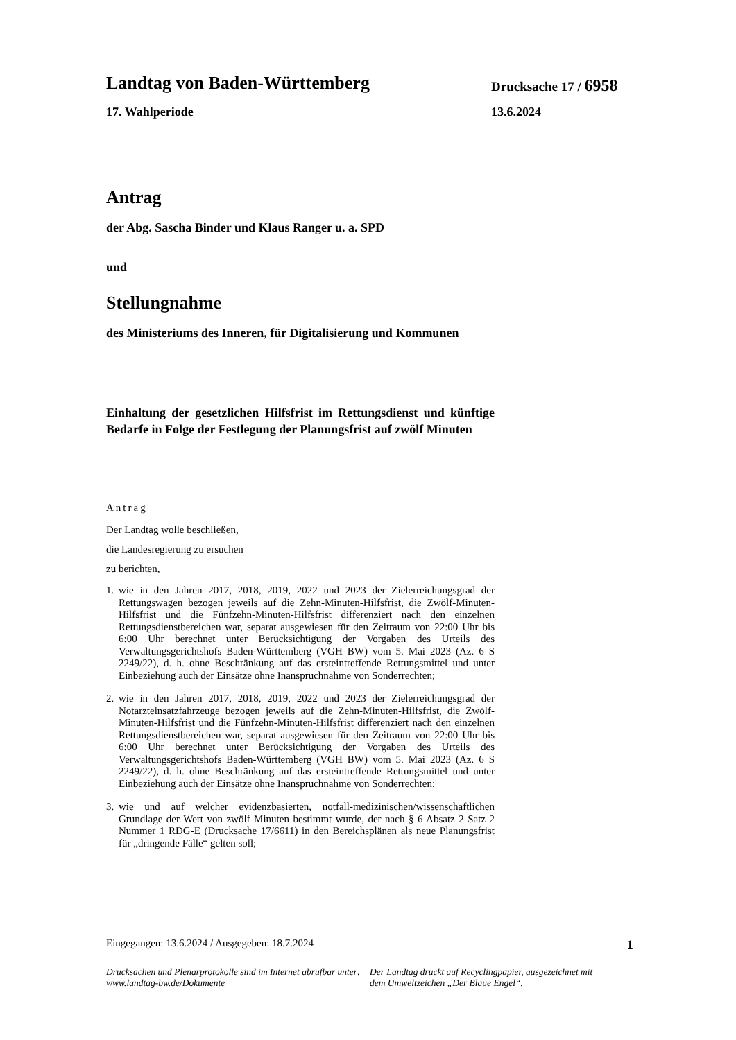Landtag von Baden-Württemberg
Drucksache 17 / 6958
17. Wahlperiode 13.6.2024
Antrag
der Abg. Sascha Binder und Klaus Ranger u. a. SPD
und
Stellungnahme
des Ministeriums des Inneren, für Digitalisierung und Kommunen
Einhaltung der gesetzlichen Hilfsfrist im Rettungsdienst und künftige Bedarfe in Folge der Festlegung der Planungsfrist auf zwölf Minuten
Antrag
Der Landtag wolle beschließen,
die Landesregierung zu ersuchen
zu berichten,
1. wie in den Jahren 2017, 2018, 2019, 2022 und 2023 der Zielerreichungsgrad der Rettungswagen bezogen jeweils auf die Zehn-Minuten-Hilfsfrist, die Zwölf-Minuten-Hilfsfrist und die Fünfzehn-Minuten-Hilfsfrist differenziert nach den einzelnen Rettungsdienstbereichen war, separat ausgewiesen für den Zeitraum von 22:00 Uhr bis 6:00 Uhr berechnet unter Berücksichtigung der Vorgaben des Urteils des Verwaltungsgerichtshofs Baden-Württemberg (VGH BW) vom 5. Mai 2023 (Az. 6 S 2249/22), d. h. ohne Beschränkung auf das ersteintreffende Rettungsmittel und unter Einbeziehung auch der Einsätze ohne Inanspruchnahme von Sonderrechten;
2. wie in den Jahren 2017, 2018, 2019, 2022 und 2023 der Zielerreichungsgrad der Notarzteinsatzfahrzeuge bezogen jeweils auf die Zehn-Minuten-Hilfsfrist, die Zwölf-Minuten-Hilfsfrist und die Fünfzehn-Minuten-Hilfsfrist differenziert nach den einzelnen Rettungsdienstbereichen war, separat ausgewiesen für den Zeitraum von 22:00 Uhr bis 6:00 Uhr berechnet unter Berücksichtigung der Vorgaben des Urteils des Verwaltungsgerichtshofs Baden-Württemberg (VGH BW) vom 5. Mai 2023 (Az. 6 S 2249/22), d. h. ohne Beschränkung auf das ersteintreffende Rettungsmittel und unter Einbeziehung auch der Einsätze ohne Inanspruchnahme von Sonderrechten;
3. wie und auf welcher evidenzbasierten, notfall-medizinischen/wissenschaftlichen Grundlage der Wert von zwölf Minuten bestimmt wurde, der nach § 6 Absatz 2 Satz 2 Nummer 1 RDG-E (Drucksache 17/6611) in den Bereichsplänen als neue Planungsfrist für „dringende Fälle“ gelten soll;
Eingegangen: 13.6.2024 / Ausgegeben: 18.7.2024 1
Drucksachen und Plenarprotokolle sind im Internet abrufbar unter: www.landtag-bw.de/Dokumente
Der Landtag druckt auf Recyclingpapier, ausgezeichnet mit dem Umweltzeichen „Der Blaue Engel“.